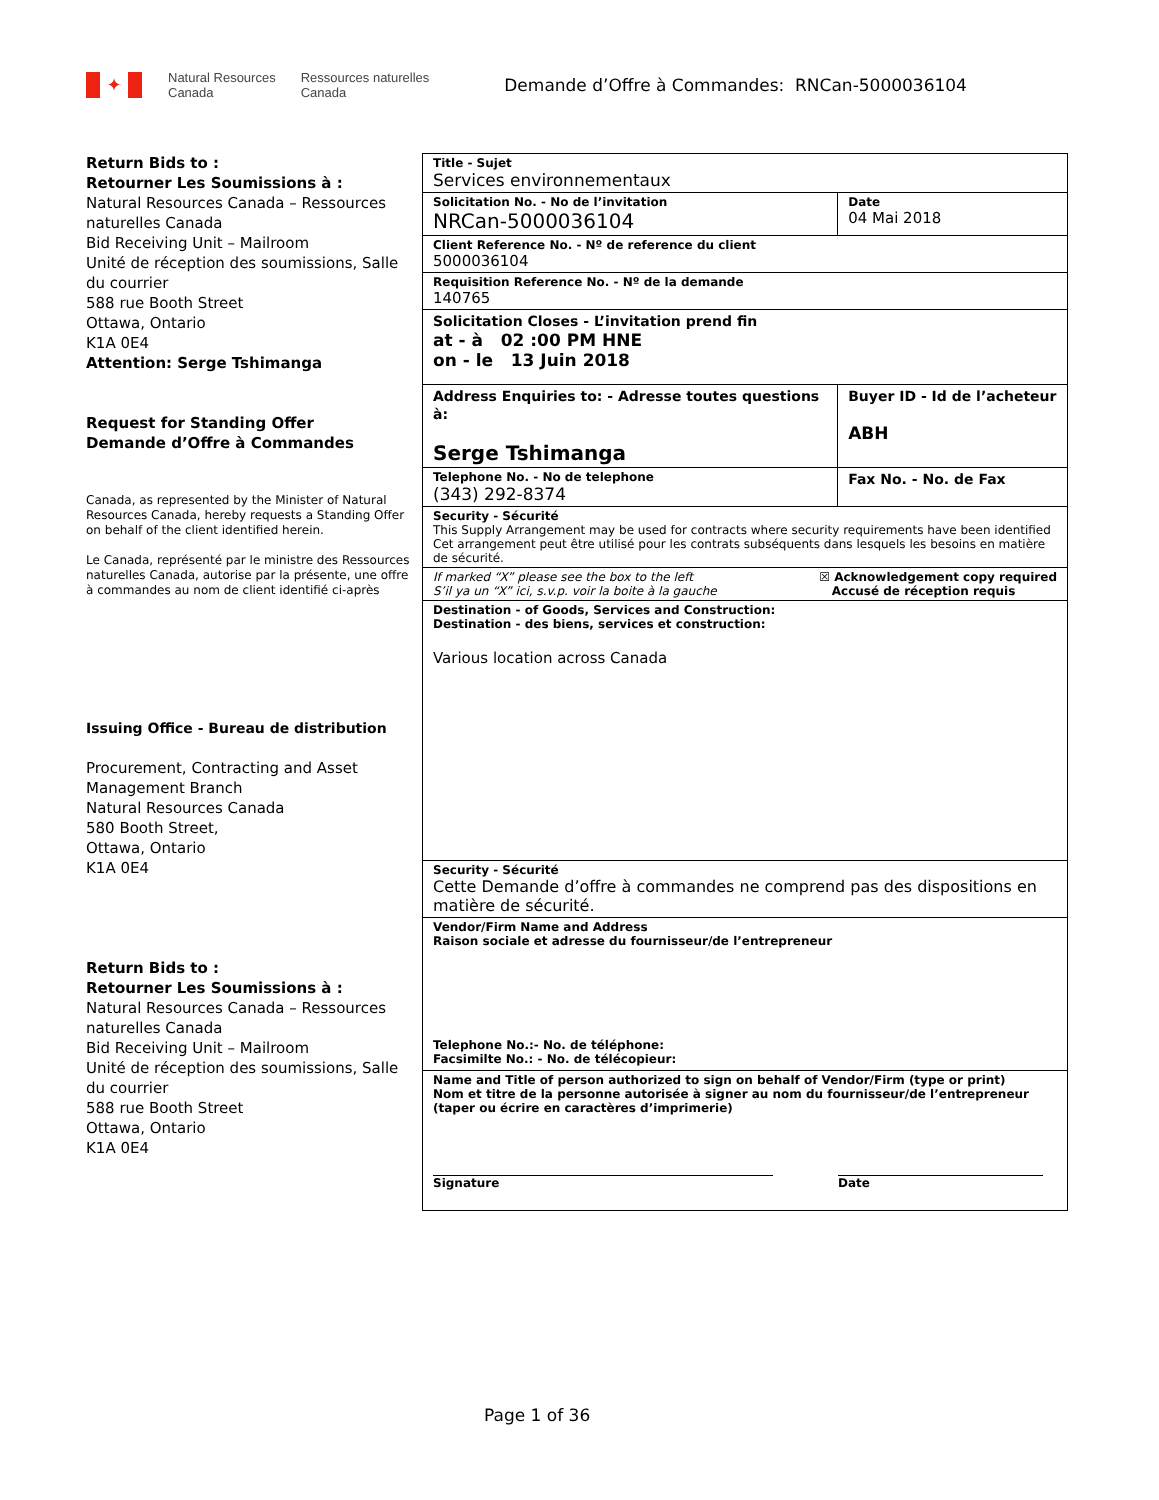✦
Natural Resources
Canada
Ressources naturelles
Canada
Demande d’Offre à Commandes: RNCan-5000036104
Return Bids to :
Retourner Les Soumissions à :
Natural Resources Canada – Ressources naturelles Canada
Bid Receiving Unit – Mailroom
Unité de réception des soumissions, Salle du courrier
588 rue Booth Street
Ottawa, Ontario
K1A 0E4
Attention: Serge Tshimanga
Request for Standing Offer
Demande d’Offre à Commandes
Canada, as represented by the Minister of Natural Resources Canada, hereby requests a Standing Offer on behalf of the client identified herein.
Le Canada, représenté par le ministre des Ressources naturelles Canada, autorise par la présente, une offre à commandes au nom de client identifié ci-après
Issuing Office - Bureau de distribution
Procurement, Contracting and Asset Management Branch
Natural Resources Canada
580 Booth Street,
Ottawa, Ontario
K1A 0E4
Return Bids to :
Retourner Les Soumissions à :
Natural Resources Canada – Ressources naturelles Canada
Bid Receiving Unit – Mailroom
Unité de réception des soumissions, Salle du courrier
588 rue Booth Street
Ottawa, Ontario
K1A 0E4
| Title - Sujet Services environnementaux | | |
| Solicitation No. - No de l’invitation NRCan-5000036104 | | Date 04 Mai 2018 |
| Client Reference No. - Nº de reference du client 5000036104 | | |
| Requisition Reference No. - Nº de la demande 140765 | | |
| Solicitation Closes - L’invitation prend fin at - à 02 :00 PM HNE on - le 13 Juin 2018 | | |
| Address Enquiries to: - Adresse toutes questions à: Serge Tshimanga | Buyer ID - Id de l’acheteur ABH | |
| Telephone No. - No de telephone (343) 292-8374 | Fax No. - No. de Fax | |
| Security - Sécurité This Supply Arrangement may be used for contracts where security requirements have been identified Cet arrangement peut être utilisé pour les contrats subséquents dans lesquels les besoins en matière de sécurité. | | |
| If marked “X” please see the box to the left S’il ya un “X” ici, s.v.p. voir la boite à la gauche ☒ Acknowledgement copy required Accusé de réception requis | | |
| Destination - of Goods, Services and Construction: Destination - des biens, services et construction: Various location across Canada | | |
| Security - Sécurité Cette Demande d’offre à commandes ne comprend pas des dispositions en matière de sécurité. | | |
| Vendor/Firm Name and Address Raison sociale et adresse du fournisseur/de l’entrepreneur Telephone No.:- No. de téléphone: Facsimilte No.: - No. de télécopieur: | | |
| Name and Title of person authorized to sign on behalf of Vendor/Firm (type or print) Nom et titre de la personne autorisée à signer au nom du fournisseur/de l’entrepreneur (taper ou écrire en caractères d’imprimerie) Signature Date | | |
Page 1 of 36